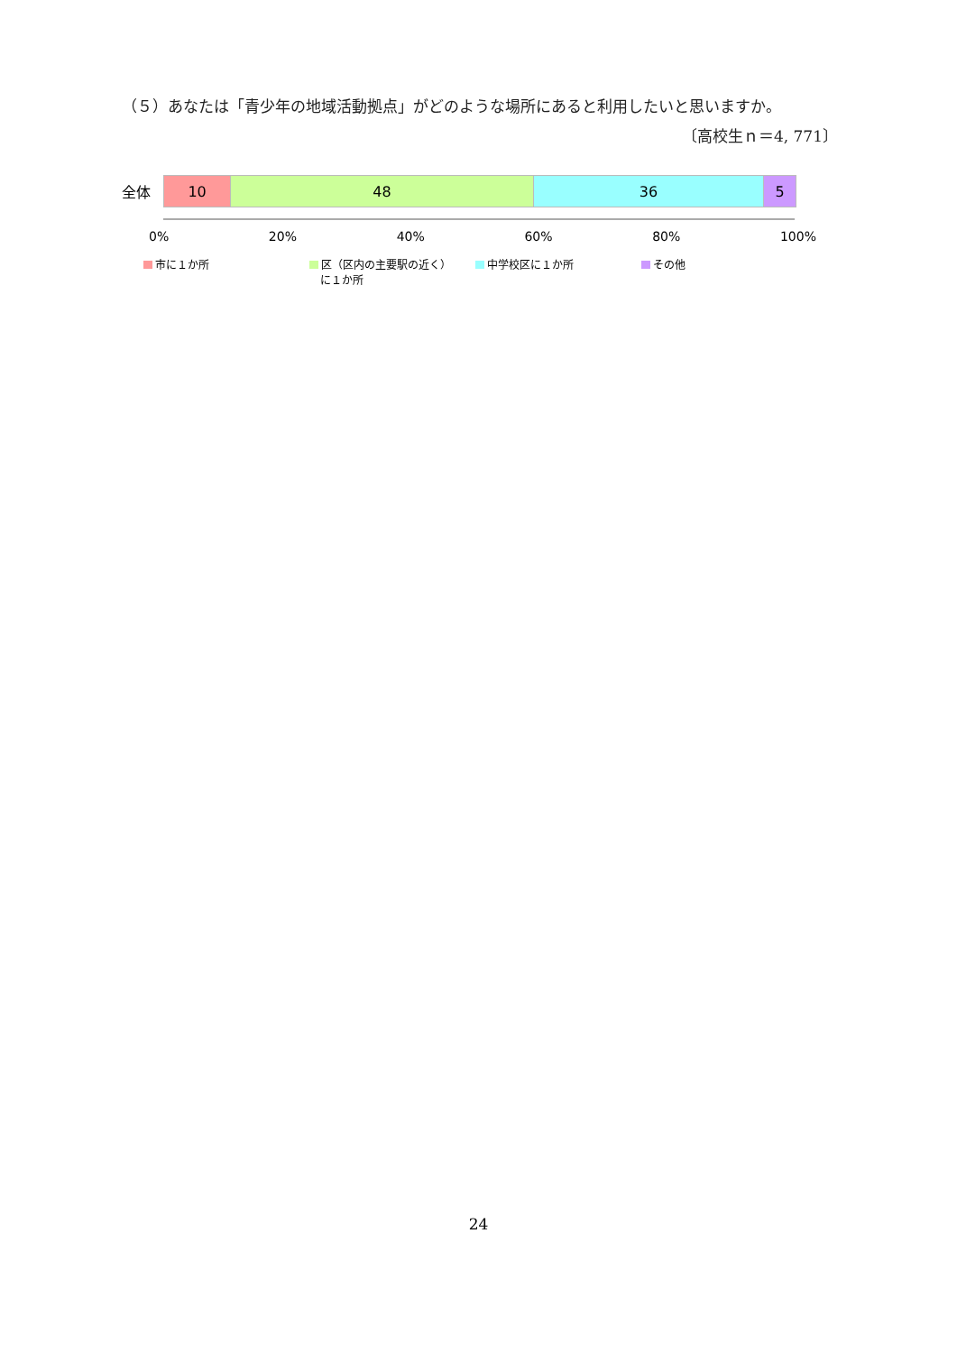（５）あなたは「青少年の地域活動拠点」がどのような場所にあると利用したいと思いますか。
〔高校生ｎ＝4, 771〕
全体
10 48 36 5
0% 20% 40% 60% 80% 100%
市に１か所 区（区内の主要駅の近く）
　に１か所
中学校区に１か所 その他
24